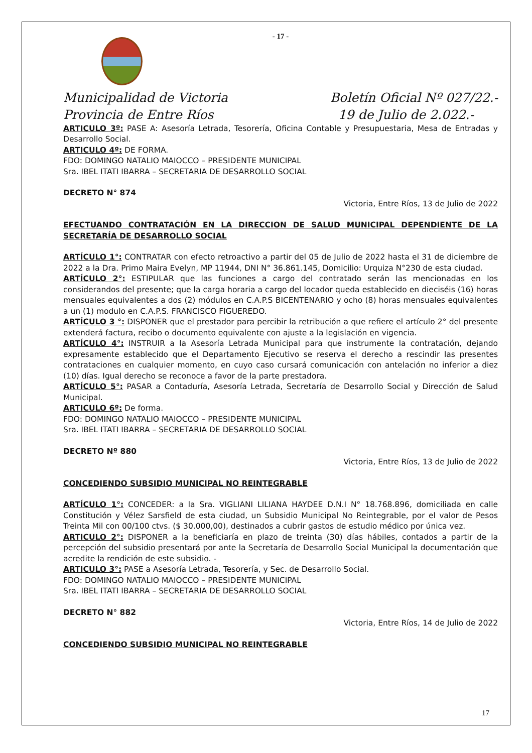- 17 -
Municipalidad de Victoria
Provincia de Entre Ríos
Boletín Oficial Nº 027/22.-
19 de Julio de 2.022.-
ARTICULO 3º: PASE A: Asesoría Letrada, Tesorería, Oficina Contable y Presupuestaria, Mesa de Entradas y Desarrollo Social.
ARTICULO 4º: DE FORMA.
FDO: DOMINGO NATALIO MAIOCCO – PRESIDENTE MUNICIPAL
Sra. IBEL ITATI IBARRA – SECRETARIA DE DESARROLLO SOCIAL
DECRETO N° 874
Victoria, Entre Ríos, 13 de Julio de 2022
EFECTUANDO CONTRATACIÓN EN LA DIRECCION DE SALUD MUNICIPAL DEPENDIENTE DE LA SECRETARÍA DE DESARROLLO SOCIAL
ARTÍCULO 1°: CONTRATAR con efecto retroactivo a partir del 05 de Julio de 2022 hasta el 31 de diciembre de 2022 a la Dra. Primo Maira Evelyn, MP 11944, DNI N° 36.861.145, Domicilio: Urquiza N°230 de esta ciudad.
ARTÍCULO 2°: ESTIPULAR que las funciones a cargo del contratado serán las mencionadas en los considerandos del presente; que la carga horaria a cargo del locador queda establecido en dieciséis (16) horas mensuales equivalentes a dos (2) módulos en C.A.P.S BICENTENARIO y ocho (8) horas mensuales equivalentes a un (1) modulo en C.A.P.S. FRANCISCO FIGUEREDO.
ARTÍCULO 3 °: DISPONER que el prestador para percibir la retribución a que refiere el artículo 2° del presente extenderá factura, recibo o documento equivalente con ajuste a la legislación en vigencia.
ARTÍCULO 4°: INSTRUIR a la Asesoría Letrada Municipal para que instrumente la contratación, dejando expresamente establecido que el Departamento Ejecutivo se reserva el derecho a rescindir las presentes contrataciones en cualquier momento, en cuyo caso cursará comunicación con antelación no inferior a diez (10) días. Igual derecho se reconoce a favor de la parte prestadora.
ARTÍCULO 5°: PASAR a Contaduría, Asesoría Letrada, Secretaría de Desarrollo Social y Dirección de Salud Municipal.
ARTICULO 6º: De forma.
FDO: DOMINGO NATALIO MAIOCCO – PRESIDENTE MUNICIPAL
Sra. IBEL ITATI IBARRA – SECRETARIA DE DESARROLLO SOCIAL
DECRETO Nº 880
Victoria, Entre Ríos, 13 de Julio de 2022
CONCEDIENDO SUBSIDIO MUNICIPAL NO REINTEGRABLE
ARTÍCULO 1°: CONCEDER: a la Sra. VIGLIANI LILIANA HAYDEE D.N.I N° 18.768.896, domiciliada en calle Constitución y Vélez Sarsfield de esta ciudad, un Subsidio Municipal No Reintegrable, por el valor de Pesos Treinta Mil con 00/100 ctvs. ($ 30.000,00), destinados a cubrir gastos de estudio médico por única vez.
ARTICULO 2°: DISPONER a la beneficiaría en plazo de treinta (30) días hábiles, contados a partir de la percepción del subsidio presentará por ante la Secretaría de Desarrollo Social Municipal la documentación que acredite la rendición de este subsidio. -
ARTICULO 3°: PASE a Asesoría Letrada, Tesorería, y Sec. de Desarrollo Social.
FDO: DOMINGO NATALIO MAIOCCO – PRESIDENTE MUNICIPAL
Sra. IBEL ITATI IBARRA – SECRETARIA DE DESARROLLO SOCIAL
DECRETO N° 882
Victoria, Entre Ríos, 14 de Julio de 2022
CONCEDIENDO SUBSIDIO MUNICIPAL NO REINTEGRABLE
17